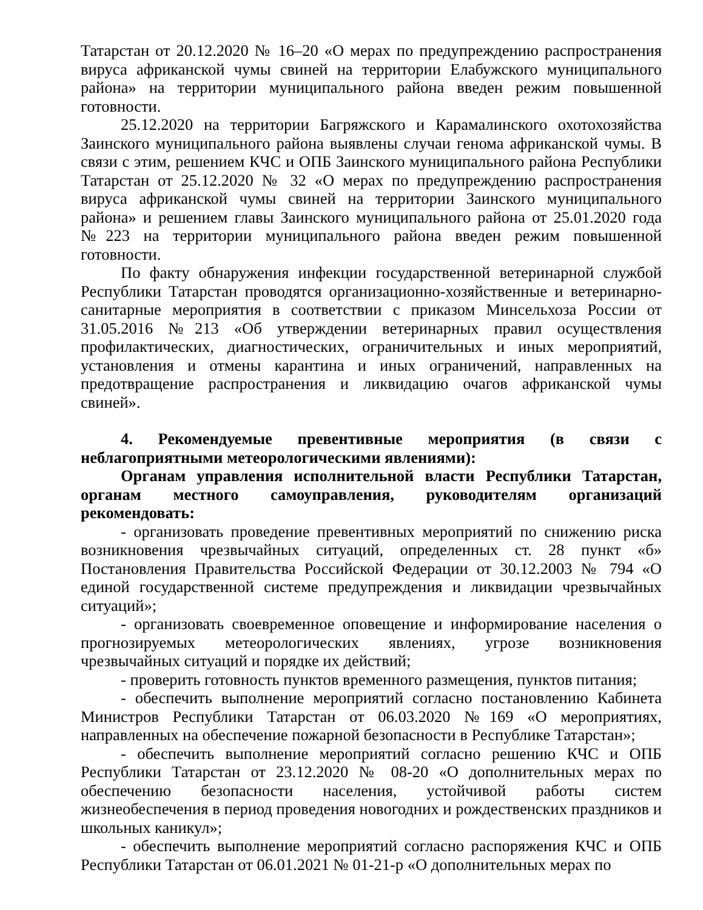Татарстан от 20.12.2020 № 16–20 «О мерах по предупреждению распространения вируса африканской чумы свиней на территории Елабужского муниципального района» на территории муниципального района введен режим повышенной готовности.
25.12.2020 на территории Багряжского и Карамалинского охотохозяйства Заинского муниципального района выявлены случаи генома африканской чумы. В связи с этим, решением КЧС и ОПБ Заинского муниципального района Республики Татарстан от 25.12.2020 № 32 «О мерах по предупреждению распространения вируса африканской чумы свиней на территории Заинского муниципального района» и решением главы Заинского муниципального района от 25.01.2020 года №223 на территории муниципального района введен режим повышенной готовности.
По факту обнаружения инфекции государственной ветеринарной службой Республики Татарстан проводятся организационно-хозяйственные и ветеринарно-санитарные мероприятия в соответствии с приказом Минсельхоза России от 31.05.2016 №213 «Об утверждении ветеринарных правил осуществления профилактических, диагностических, ограничительных и иных мероприятий, установления и отмены карантина и иных ограничений, направленных на предотвращение распространения и ликвидацию очагов африканской чумы свиней».
4. Рекомендуемые превентивные мероприятия (в связи с неблагоприятными метеорологическими явлениями):
Органам управления исполнительной власти Республики Татарстан, органам местного самоуправления, руководителям организаций рекомендовать:
- организовать проведение превентивных мероприятий по снижению риска возникновения чрезвычайных ситуаций, определенных ст. 28 пункт «б» Постановления Правительства Российской Федерации от 30.12.2003 № 794 «О единой государственной системе предупреждения и ликвидации чрезвычайных ситуаций»;
- организовать своевременное оповещение и информирование населения о прогнозируемых метеорологических явлениях, угрозе возникновения чрезвычайных ситуаций и порядке их действий;
- проверить готовность пунктов временного размещения, пунктов питания;
- обеспечить выполнение мероприятий согласно постановлению Кабинета Министров Республики Татарстан от 06.03.2020 №169 «О мероприятиях, направленных на обеспечение пожарной безопасности в Республике Татарстан»;
- обеспечить выполнение мероприятий согласно решению КЧС и ОПБ Республики Татарстан от 23.12.2020 № 08-20 «О дополнительных мерах по обеспечению безопасности населения, устойчивой работы систем жизнеобеспечения в период проведения новогодних и рождественских праздников и школьных каникул»;
- обеспечить выполнение мероприятий согласно распоряжения КЧС и ОПБ Республики Татарстан от 06.01.2021 № 01-21-р «О дополнительных мерах по